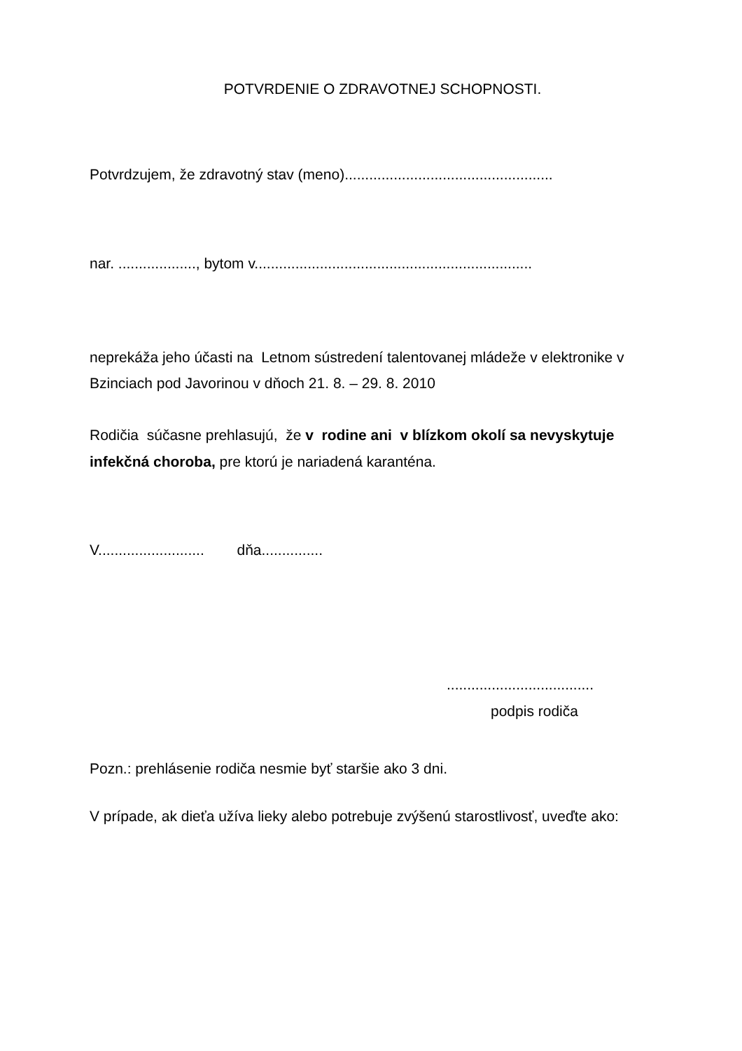POTVRDENIE O ZDRAVOTNEJ SCHOPNOSTI.
Potvrdzujem, že zdravotný stav (meno)...................................................
nar. ..................., bytom v....................................................................
neprekáža jeho účasti na Letnom sústredení talentovanej mládeže v elektronike v Bzinciach pod Javorinou v dňoch 21. 8. – 29. 8. 2010
Rodičia súčasne prehlasujú, že v rodine ani v blízkom okolí sa nevyskytuje infekčná choroba, pre ktorú je nariadená karanténa.
V.......................... dňa...............
....................................
podpis rodiča
Pozn.: prehlásenie rodiča nesmie byť staršie ako 3 dni.
V prípade, ak dieťa užíva lieky alebo potrebuje zvýšenú starostlivosť, uveďte ako: